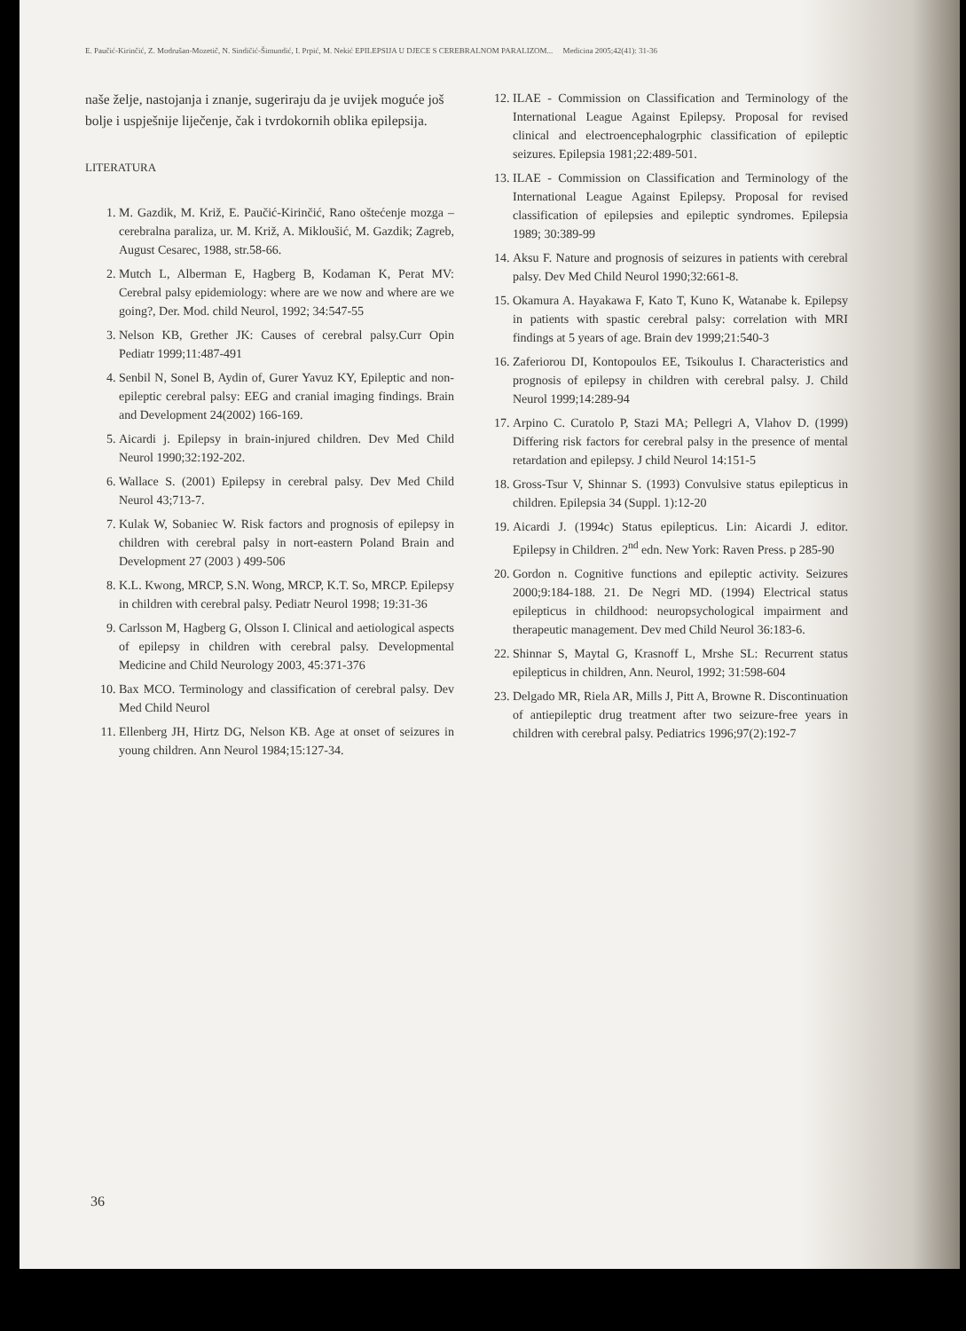E. Paučić-Kirinčić, Z. Modrušan-Mozetič, N. Sindičić-Šimundić, I. Prpić, M. Nekić EPILEPSIJA U DJECE S CEREBRALNOM PARALIZOM... Medicina 2005;42(41): 31-36
naše želje, nastojanja i znanje, sugeriraju da je uvijek moguće još bolje i uspješnije liječenje, čak i tvrdokornih oblika epilepsija.
LITERATURA
1. M. Gazdik, M. Križ, E. Paučić-Kirinčić, Rano oštećenje mozga – cerebralna paraliza, ur. M. Križ, A. Mikloušić, M. Gazdik; Zagreb, August Cesarec, 1988, str.58-66.
2. Mutch L, Alberman E, Hagberg B, Kodaman K, Perat MV: Cerebral palsy epidemiology: where are we now and where are we going?, Der. Mod. child Neurol, 1992; 34:547-55
3. Nelson KB, Grether JK: Causes of cerebral palsy.Curr Opin Pediatr 1999;11:487-491
4. Senbil N, Sonel B, Aydin of, Gurer Yavuz KY, Epileptic and non-epileptic cerebral palsy: EEG and cranial imaging findings. Brain and Development 24(2002) 166-169.
5. Aicardi j. Epilepsy in brain-injured children. Dev Med Child Neurol 1990;32:192-202.
6. Wallace S. (2001) Epilepsy in cerebral palsy. Dev Med Child Neurol 43;713-7.
7. Kulak W, Sobaniec W. Risk factors and prognosis of epilepsy in children with cerebral palsy in nort-eastern Poland Brain and Development 27 (2003 ) 499-506
8. K.L. Kwong, MRCP, S.N. Wong, MRCP, K.T. So, MRCP. Epilepsy in children with cerebral palsy. Pediatr Neurol 1998; 19:31-36
9. Carlsson M, Hagberg G, Olsson I. Clinical and aetiological aspects of epilepsy in children with cerebral palsy. Developmental Medicine and Child Neurology 2003, 45:371-376
10. Bax MCO. Terminology and classification of cerebral palsy. Dev Med Child Neurol
11. Ellenberg JH, Hirtz DG, Nelson KB. Age at onset of seizures in young children. Ann Neurol 1984;15:127-34.
12. ILAE - Commission on Classification and Terminology of the International League Against Epilepsy. Proposal for revised clinical and electroencephalogrphic classification of epileptic seizures. Epilepsia 1981;22:489-501.
13. ILAE - Commission on Classification and Terminology of the International League Against Epilepsy. Proposal for revised classification of epilepsies and epileptic syndromes. Epilepsia 1989; 30:389-99
14. Aksu F. Nature and prognosis of seizures in patients with cerebral palsy. Dev Med Child Neurol 1990;32:661-8.
15. Okamura A. Hayakawa F, Kato T, Kuno K, Watanabe k. Epilepsy in patients with spastic cerebral palsy: correlation with MRI findings at 5 years of age. Brain dev 1999;21:540-3
16. Zaferiorou DI, Kontopoulos EE, Tsikoulus I. Characteristics and prognosis of epilepsy in children with cerebral palsy. J. Child Neurol 1999;14:289-94
17. Arpino C. Curatolo P, Stazi MA; Pellegri A, Vlahov D. (1999) Differing risk factors for cerebral palsy in the presence of mental retardation and epilepsy. J child Neurol 14:151-5
18. Gross-Tsur V, Shinnar S. (1993) Convulsive status epilepticus in children. Epilepsia 34 (Suppl. 1):12-20
19. Aicardi J. (1994c) Status epilepticus. Lin: Aicardi J. editor. Epilepsy in Children. 2<sup>nd</sup> edn. New York: Raven Press. p 285-90
20. Gordon n. Cognitive functions and epileptic activity. Seizures 2000;9:184-188. 21. De Negri MD. (1994) Electrical status epilepticus in childhood: neuropsychological impairment and therapeutic management. Dev med Child Neurol 36:183-6.
22. Shinnar S, Maytal G, Krasnoff L, Mrshe SL: Recurrent status epilepticus in children, Ann. Neurol, 1992; 31:598-604
23. Delgado MR, Riela AR, Mills J, Pitt A, Browne R. Discontinuation of antiepileptic drug treatment after two seizure-free years in children with cerebral palsy. Pediatrics 1996;97(2):192-7
36